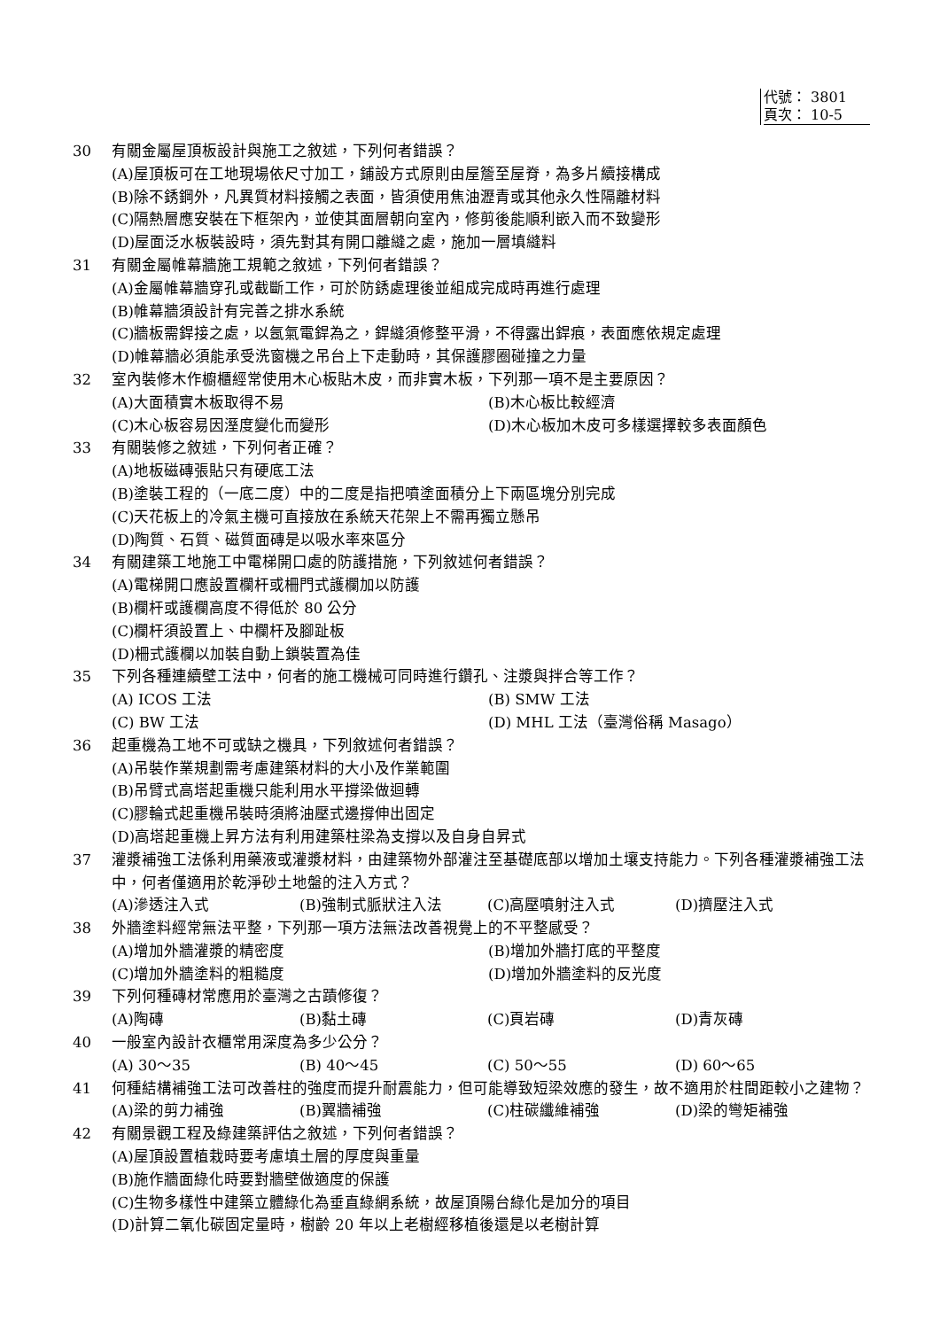代號： 3801
頁次： 10-5
30 有關金屬屋頂板設計與施工之敘述，下列何者錯誤？
(A)屋頂板可在工地現場依尺寸加工，鋪設方式原則由屋簷至屋脊，為多片續接構成
(B)除不銹鋼外，凡異質材料接觸之表面，皆須使用焦油瀝青或其他永久性隔離材料
(C)隔熱層應安裝在下框架內，並使其面層朝向室內，修剪後能順利嵌入而不致變形
(D)屋面泛水板裝設時，須先對其有開口離縫之處，施加一層填縫料
31 有關金屬帷幕牆施工規範之敘述，下列何者錯誤？
(A)金屬帷幕牆穿孔或截斷工作，可於防銹處理後並組成完成時再進行處理
(B)帷幕牆須設計有完善之排水系統
(C)牆板需銲接之處，以氬氣電銲為之，銲縫須修整平滑，不得露出銲痕，表面應依規定處理
(D)帷幕牆必須能承受洗窗機之吊台上下走動時，其保護膠圈碰撞之力量
32 室內裝修木作櫥櫃經常使用木心板貼木皮，而非實木板，下列那一項不是主要原因？
(A)大面積實木板取得不易 (B)木心板比較經濟
(C)木心板容易因溼度變化而變形 (D)木心板加木皮可多樣選擇較多表面顏色
33 有關裝修之敘述，下列何者正確？
(A)地板磁磚張貼只有硬底工法
(B)塗裝工程的（一底二度）中的二度是指把噴塗面積分上下兩區塊分別完成
(C)天花板上的冷氣主機可直接放在系統天花架上不需再獨立懸吊
(D)陶質、石質、磁質面磚是以吸水率來區分
34 有關建築工地施工中電梯開口處的防護措施，下列敘述何者錯誤？
(A)電梯開口應設置欄杆或柵門式護欄加以防護
(B)欄杆或護欄高度不得低於 80 公分
(C)欄杆須設置上、中欄杆及腳趾板
(D)柵式護欄以加裝自動上鎖裝置為佳
35 下列各種連續壁工法中，何者的施工機械可同時進行鑽孔、注漿與拌合等工作？
(A) ICOS 工法 (B) SMW 工法
(C) BW 工法 (D) MHL 工法（臺灣俗稱 Masago）
36 起重機為工地不可或缺之機具，下列敘述何者錯誤？
(A)吊裝作業規劃需考慮建築材料的大小及作業範圍
(B)吊臂式高塔起重機只能利用水平撐梁做迴轉
(C)膠輪式起重機吊裝時須將油壓式邊撐伸出固定
(D)高塔起重機上昇方法有利用建築柱梁為支撐以及自身自昇式
37 灌漿補強工法係利用藥液或灌漿材料，由建築物外部灌注至基礎底部以增加土壤支持能力。下列各種灌漿補強工法中，何者僅適用於乾淨砂土地盤的注入方式？
(A)滲透注入式 (B)強制式脈狀注入法 (C)高壓噴射注入式 (D)擠壓注入式
38 外牆塗料經常無法平整，下列那一項方法無法改善視覺上的不平整感受？
(A)增加外牆灌漿的精密度 (B)增加外牆打底的平整度
(C)增加外牆塗料的粗糙度 (D)增加外牆塗料的反光度
39 下列何種磚材常應用於臺灣之古蹟修復？
(A)陶磚 (B)黏土磚 (C)頁岩磚 (D)青灰磚
40 一般室內設計衣櫃常用深度為多少公分？
(A) 30～35 (B) 40～45 (C) 50～55 (D) 60～65
41 何種結構補強工法可改善柱的強度而提升耐震能力，但可能導致短梁效應的發生，故不適用於柱間距較小之建物？
(A)梁的剪力補強 (B)翼牆補強 (C)柱碳纖維補強 (D)梁的彎矩補強
42 有關景觀工程及綠建築評估之敘述，下列何者錯誤？
(A)屋頂設置植栽時要考慮填土層的厚度與重量
(B)施作牆面綠化時要對牆壁做適度的保護
(C)生物多樣性中建築立體綠化為垂直綠網系統，故屋頂陽台綠化是加分的項目
(D)計算二氧化碳固定量時，樹齡 20 年以上老樹經移植後還是以老樹計算